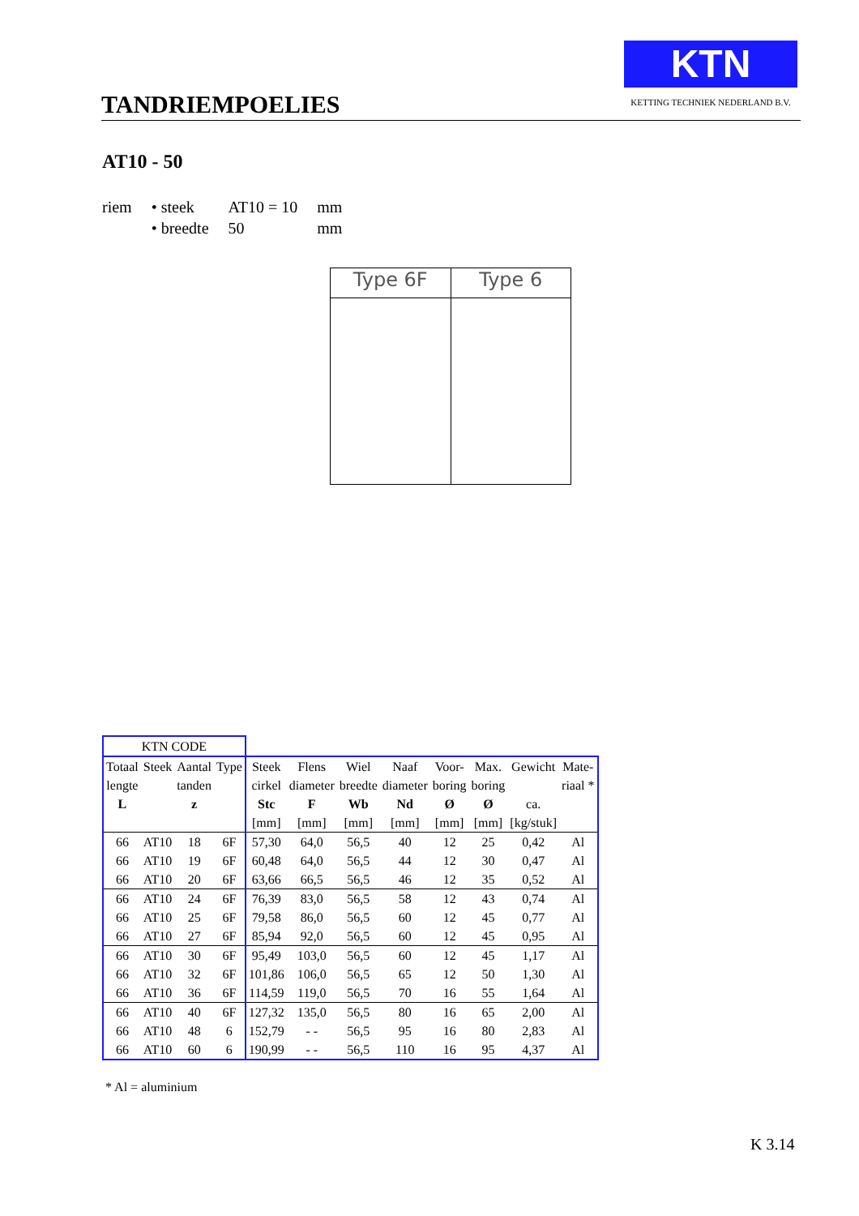TANDRIEMPOELIES
KTN
KETTING TECHNIEK NEDERLAND B.V.
AT10 - 50
| riem | • steek | AT10 = 10 | mm |
| | • breedte | 50 | mm |
Type 6F Type 6
| KTN CODE | | | | | | | | | | | |
| Totaal | Steek | Aantal | Type | Steek | Flens | Wiel | Naaf | Voor- | Max. | Gewicht | Mate- |
| lengte | | tanden | | cirkel | diameter | breedte | diameter | boring | boring | | riaal * |
| L | | z | | Stc | F | Wb | Nd | Ø | Ø | ca. | |
| | | | | [mm] | [mm] | [mm] | [mm] | [mm] | [mm] | [kg/stuk] | |
| 66 | AT10 | 18 | 6F | 57,30 | 64,0 | 56,5 | 40 | 12 | 25 | 0,42 | Al |
| 66 | AT10 | 19 | 6F | 60,48 | 64,0 | 56,5 | 44 | 12 | 30 | 0,47 | Al |
| 66 | AT10 | 20 | 6F | 63,66 | 66,5 | 56,5 | 46 | 12 | 35 | 0,52 | Al |
| 66 | AT10 | 24 | 6F | 76,39 | 83,0 | 56,5 | 58 | 12 | 43 | 0,74 | Al |
| 66 | AT10 | 25 | 6F | 79,58 | 86,0 | 56,5 | 60 | 12 | 45 | 0,77 | Al |
| 66 | AT10 | 27 | 6F | 85,94 | 92,0 | 56,5 | 60 | 12 | 45 | 0,95 | Al |
| 66 | AT10 | 30 | 6F | 95,49 | 103,0 | 56,5 | 60 | 12 | 45 | 1,17 | Al |
| 66 | AT10 | 32 | 6F | 101,86 | 106,0 | 56,5 | 65 | 12 | 50 | 1,30 | Al |
| 66 | AT10 | 36 | 6F | 114,59 | 119,0 | 56,5 | 70 | 16 | 55 | 1,64 | Al |
| 66 | AT10 | 40 | 6F | 127,32 | 135,0 | 56,5 | 80 | 16 | 65 | 2,00 | Al |
| 66 | AT10 | 48 | 6 | 152,79 | - - | 56,5 | 95 | 16 | 80 | 2,83 | Al |
| 66 | AT10 | 60 | 6 | 190,99 | - - | 56,5 | 110 | 16 | 95 | 4,37 | Al |
* Al = aluminium
K 3.14